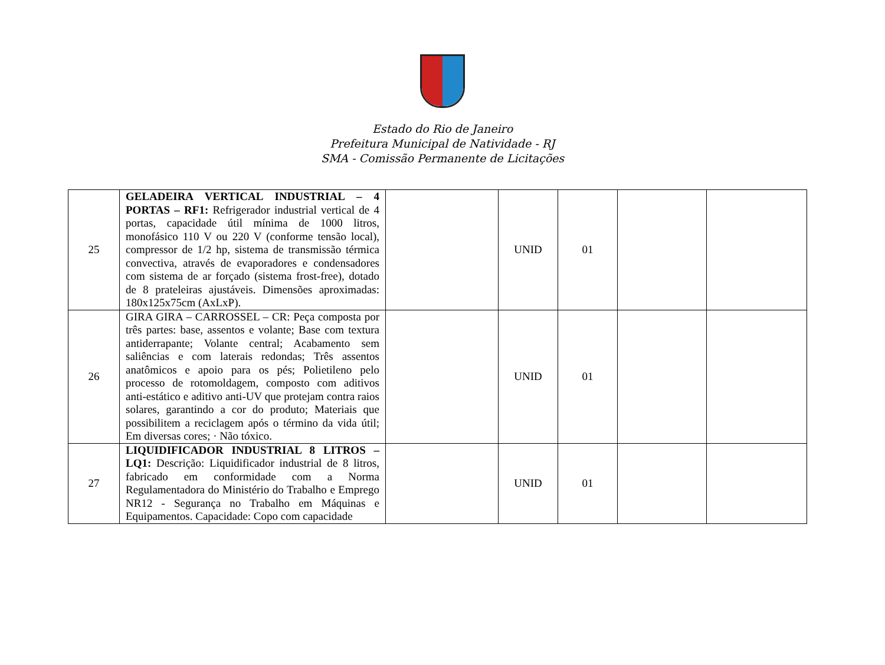Estado do Rio de Janeiro
Prefeitura Municipal de Natividade - RJ
SMA - Comissão Permanente de Licitações
| 25 | GELADEIRA VERTICAL INDUSTRIAL – 4 PORTAS – RF1: Refrigerador industrial vertical de 4 portas, capacidade útil mínima de 1000 litros, monofásico 110 V ou 220 V (conforme tensão local), compressor de 1/2 hp, sistema de transmissão térmica convectiva, através de evaporadores e condensadores com sistema de ar forçado (sistema frost-free), dotado de 8 prateleiras ajustáveis. Dimensões aproximadas: 180x125x75cm (AxLxP). | | UNID | 01 | | |
| 26 | GIRA GIRA – CARROSSEL – CR: Peça composta por três partes: base, assentos e volante; Base com textura antiderrapante; Volante central; Acabamento sem saliências e com laterais redondas; Três assentos anatômicos e apoio para os pés; Polietileno pelo processo de rotomoldagem, composto com aditivos anti-estático e aditivo anti-UV que protejam contra raios solares, garantindo a cor do produto; Materiais que possibilitem a reciclagem após o término da vida útil; Em diversas cores; · Não tóxico. | | UNID | 01 | | |
| 27 | LIQUIDIFICADOR INDUSTRIAL 8 LITROS – LQ1: Descrição: Liquidificador industrial de 8 litros, fabricado em conformidade com a Norma Regulamentadora do Ministério do Trabalho e Emprego NR12 - Segurança no Trabalho em Máquinas e Equipamentos. Capacidade: Copo com capacidade | | UNID | 01 | | |